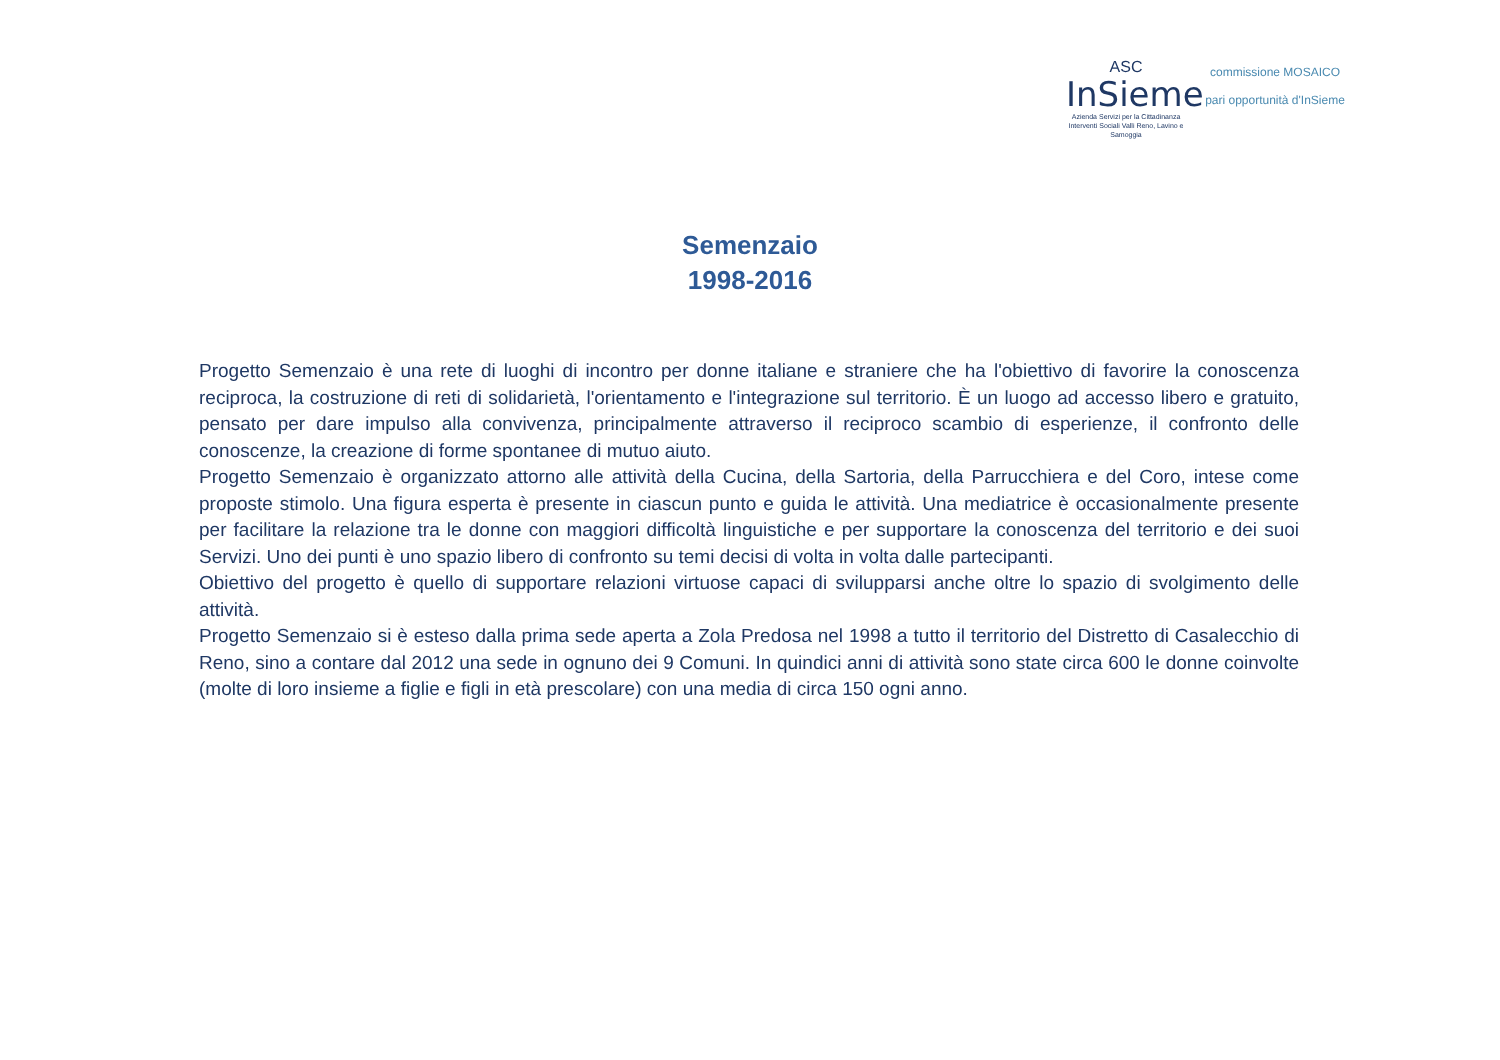ASC
InSieme
Azienda Servizi per la Cittadinanza
Interventi Sociali Valli Reno, Lavino e Samoggia
commissione MOSAICO
pari opportunità d'InSieme
Semenzaio
1998-2016
Progetto Semenzaio è una rete di luoghi di incontro per donne italiane e straniere che ha l'obiettivo di favorire la conoscenza reciproca, la costruzione di reti di solidarietà, l'orientamento e l'integrazione sul territorio. È un luogo ad accesso libero e gratuito, pensato per dare impulso alla convivenza, principalmente attraverso il reciproco scambio di esperienze, il confronto delle conoscenze, la creazione di forme spontanee di mutuo aiuto.
Progetto Semenzaio è organizzato attorno alle attività della Cucina, della Sartoria, della Parrucchiera e del Coro, intese come proposte stimolo. Una figura esperta è presente in ciascun punto e guida le attività. Una mediatrice è occasionalmente presente per facilitare la relazione tra le donne con maggiori difficoltà linguistiche e per supportare la conoscenza del territorio e dei suoi Servizi. Uno dei punti è uno spazio libero di confronto su temi decisi di volta in volta dalle partecipanti.
Obiettivo del progetto è quello di supportare relazioni virtuose capaci di svilupparsi anche oltre lo spazio di svolgimento delle attività.
Progetto Semenzaio si è esteso dalla prima sede aperta a Zola Predosa nel 1998 a tutto il territorio del Distretto di Casalecchio di Reno, sino a contare dal 2012 una sede in ognuno dei 9 Comuni. In quindici anni di attività sono state circa 600 le donne coinvolte (molte di loro insieme a figlie e figli in età prescolare) con una media di circa 150 ogni anno.